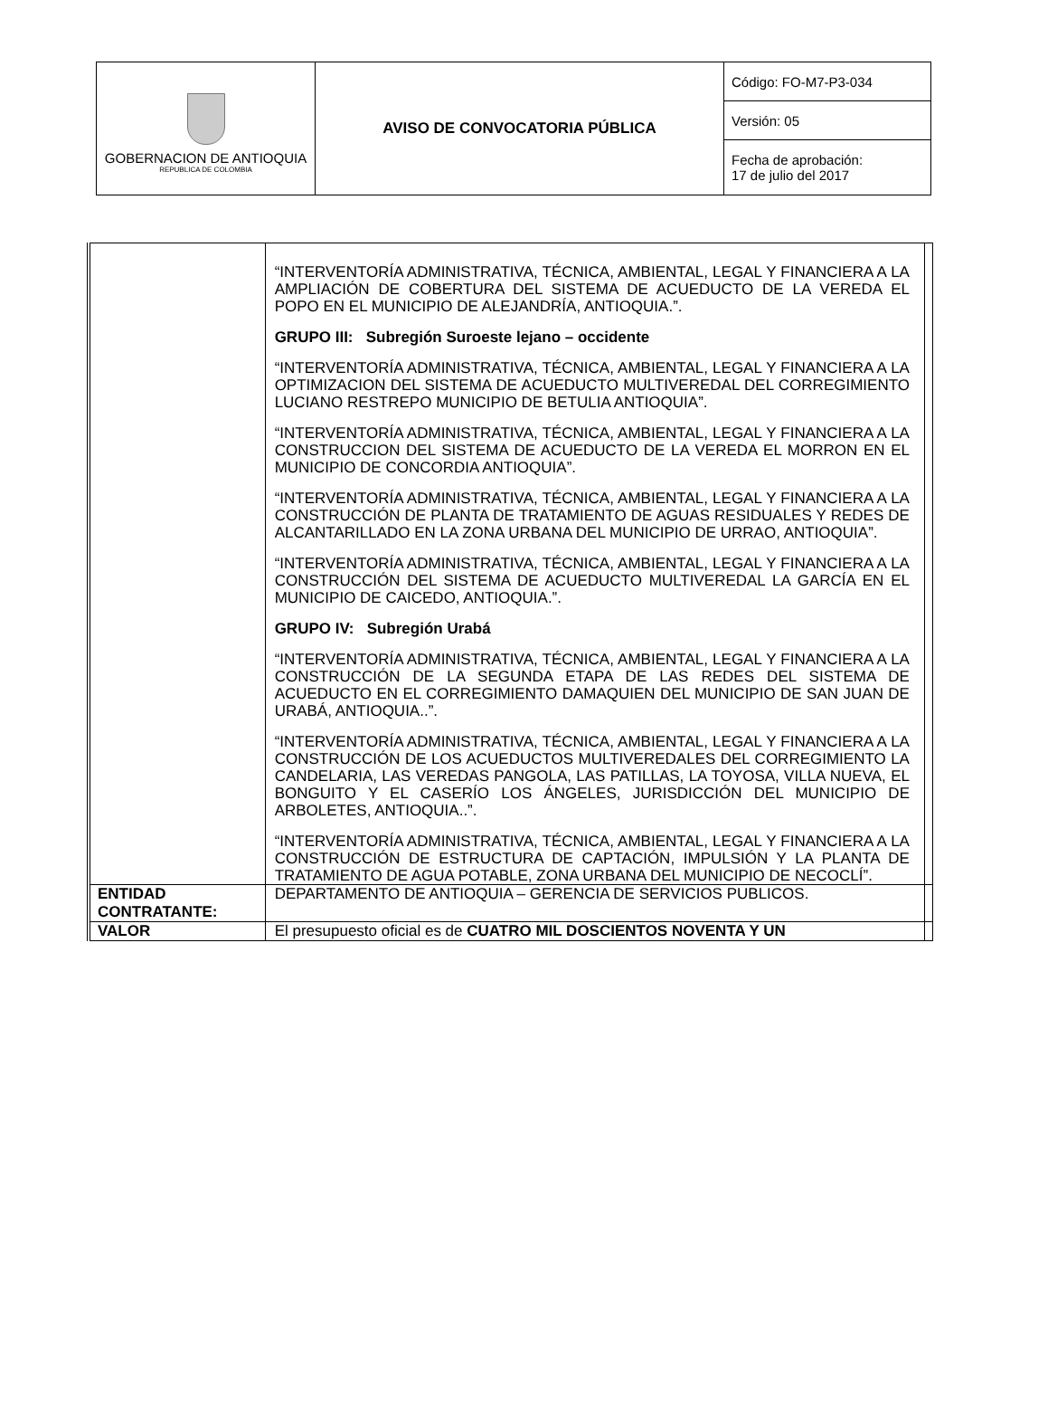| GOBERNACION DE ANTIOQUIA REPUBLICA DE COLOMBIA | AVISO DE CONVOCATORIA PÚBLICA | Código: FO-M7-P3-034 |
| | | Versión: 05 |
| | | Fecha de aprobación: 17 de julio del 2017 |
| | “INTERVENTORÍA ADMINISTRATIVA, TÉCNICA, AMBIENTAL, LEGAL Y FINANCIERA A LA AMPLIACIÓN DE COBERTURA DEL SISTEMA DE ACUEDUCTO DE LA VEREDA EL POPO EN EL MUNICIPIO DE ALEJANDRÍA, ANTIOQUIA.”. GRUPO III: Subregión Suroeste lejano – occidente “INTERVENTORÍA ADMINISTRATIVA, TÉCNICA, AMBIENTAL, LEGAL Y FINANCIERA A LA OPTIMIZACION DEL SISTEMA DE ACUEDUCTO MULTIVEREDAL DEL CORREGIMIENTO LUCIANO RESTREPO MUNICIPIO DE BETULIA ANTIOQUIA”. “INTERVENTORÍA ADMINISTRATIVA, TÉCNICA, AMBIENTAL, LEGAL Y FINANCIERA A LA CONSTRUCCION DEL SISTEMA DE ACUEDUCTO DE LA VEREDA EL MORRON EN EL MUNICIPIO DE CONCORDIA ANTIOQUIA”. “INTERVENTORÍA ADMINISTRATIVA, TÉCNICA, AMBIENTAL, LEGAL Y FINANCIERA A LA CONSTRUCCIÓN DE PLANTA DE TRATAMIENTO DE AGUAS RESIDUALES Y REDES DE ALCANTARILLADO EN LA ZONA URBANA DEL MUNICIPIO DE URRAO, ANTIOQUIA”. “INTERVENTORÍA ADMINISTRATIVA, TÉCNICA, AMBIENTAL, LEGAL Y FINANCIERA A LA CONSTRUCCIÓN DEL SISTEMA DE ACUEDUCTO MULTIVEREDAL LA GARCÍA EN EL MUNICIPIO DE CAICEDO, ANTIOQUIA.”. GRUPO IV: Subregión Urabá “INTERVENTORÍA ADMINISTRATIVA, TÉCNICA, AMBIENTAL, LEGAL Y FINANCIERA A LA CONSTRUCCIÓN DE LA SEGUNDA ETAPA DE LAS REDES DEL SISTEMA DE ACUEDUCTO EN EL CORREGIMIENTO DAMAQUIEN DEL MUNICIPIO DE SAN JUAN DE URABÁ, ANTIOQUIA..”. “INTERVENTORÍA ADMINISTRATIVA, TÉCNICA, AMBIENTAL, LEGAL Y FINANCIERA A LA CONSTRUCCIÓN DE LOS ACUEDUCTOS MULTIVEREDALES DEL CORREGIMIENTO LA CANDELARIA, LAS VEREDAS PANGOLA, LAS PATILLAS, LA TOYOSA, VILLA NUEVA, EL BONGUITO Y EL CASERÍO LOS ÁNGELES, JURISDICCIÓN DEL MUNICIPIO DE ARBOLETES, ANTIOQUIA..”. “INTERVENTORÍA ADMINISTRATIVA, TÉCNICA, AMBIENTAL, LEGAL Y FINANCIERA A LA CONSTRUCCIÓN DE ESTRUCTURA DE CAPTACIÓN, IMPULSIÓN Y LA PLANTA DE TRATAMIENTO DE AGUA POTABLE, ZONA URBANA DEL MUNICIPIO DE NECOCLÍ”. | |
| ENTIDAD CONTRATANTE: | DEPARTAMENTO DE ANTIOQUIA – GERENCIA DE SERVICIOS PUBLICOS. | |
| VALOR | El presupuesto oficial es de CUATRO MIL DOSCIENTOS NOVENTA Y UN | |